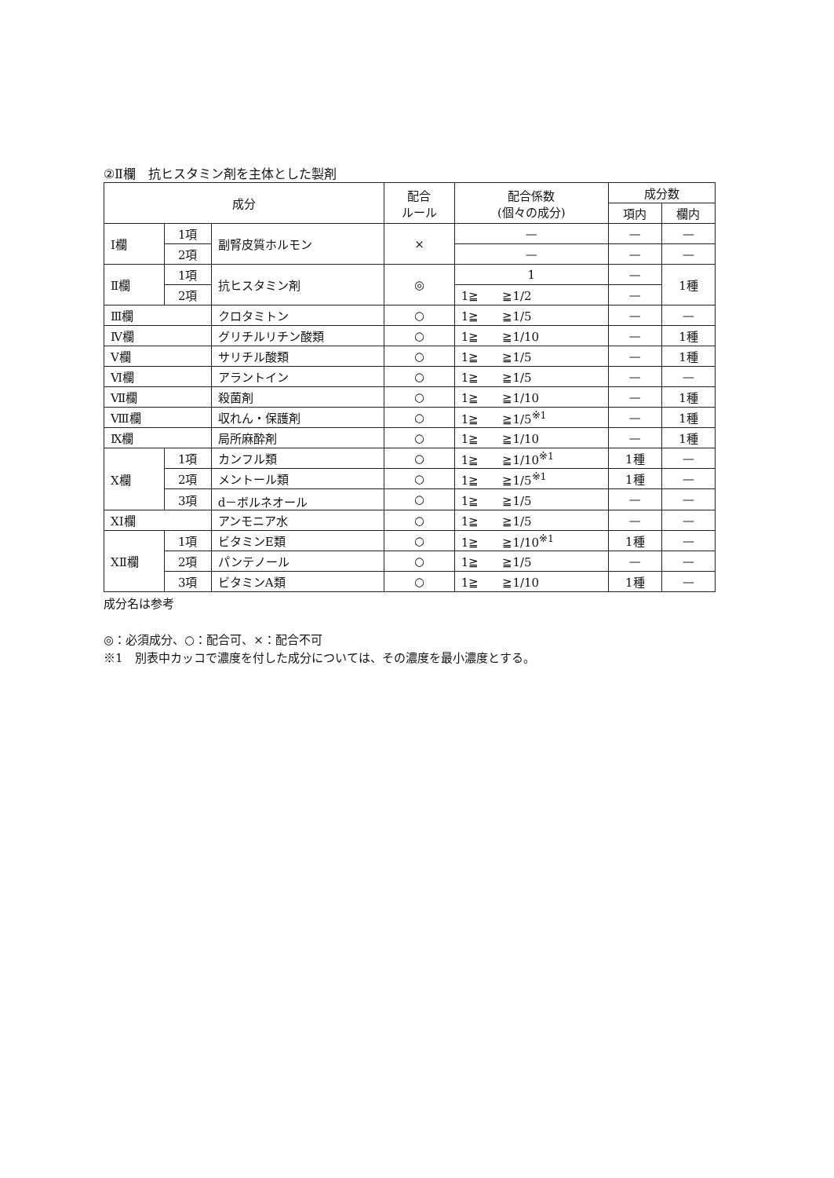②Ⅱ欄　抗ヒスタミン剤を主体とした製剤
| 成分 | | | 配合 ルール | 配合係数 (個々の成分) | 成分数 | |
| --- | --- | --- | --- | --- | --- | --- |
| | | | | | 項内 | 欄内 |
| Ⅰ欄 | 1項 | 副腎皮質ホルモン | × | — | — | — |
| | 2項 | | | — | — | — |
| Ⅱ欄 | 1項 | 抗ヒスタミン剤 | ◎ | 1 | — | 1種 |
| | 2項 | | | 1≧ ≧1/2 | — | |
| Ⅲ欄 | | クロタミトン | ○ | 1≧ ≧1/5 | — | — |
| Ⅳ欄 | | グリチルリチン酸類 | ○ | 1≧ ≧1/10 | — | 1種 |
| Ⅴ欄 | | サリチル酸類 | ○ | 1≧ ≧1/5 | — | 1種 |
| Ⅵ欄 | | アラントイン | ○ | 1≧ ≧1/5 | — | — |
| Ⅶ欄 | | 殺菌剤 | ○ | 1≧ ≧1/10 | — | 1種 |
| Ⅷ欄 | | 収れん・保護剤 | ○ | 1≧ ≧1/5<sup>※1</sup> | — | 1種 |
| Ⅸ欄 | | 局所麻酔剤 | ○ | 1≧ ≧1/10 | — | 1種 |
| Ⅹ欄 | 1項 | カンフル類 | ○ | 1≧ ≧1/10<sup>※1</sup> | 1種 | — |
| | 2項 | メントール類 | ○ | 1≧ ≧1/5<sup>※1</sup> | 1種 | — |
| | 3項 | d－ボルネオール | ○ | 1≧ ≧1/5 | — | — |
| ⅩⅠ欄 | | アンモニア水 | ○ | 1≧ ≧1/5 | — | — |
| ⅩⅡ欄 | 1項 | ビタミンE類 | ○ | 1≧ ≧1/10<sup>※1</sup> | 1種 | — |
| | 2項 | パンテノール | ○ | 1≧ ≧1/5 | — | — |
| | 3項 | ビタミンA類 | ○ | 1≧ ≧1/10 | 1種 | — |
成分名は参考
◎：必須成分、○：配合可、×：配合不可
※1　別表中カッコで濃度を付した成分については、その濃度を最小濃度とする。